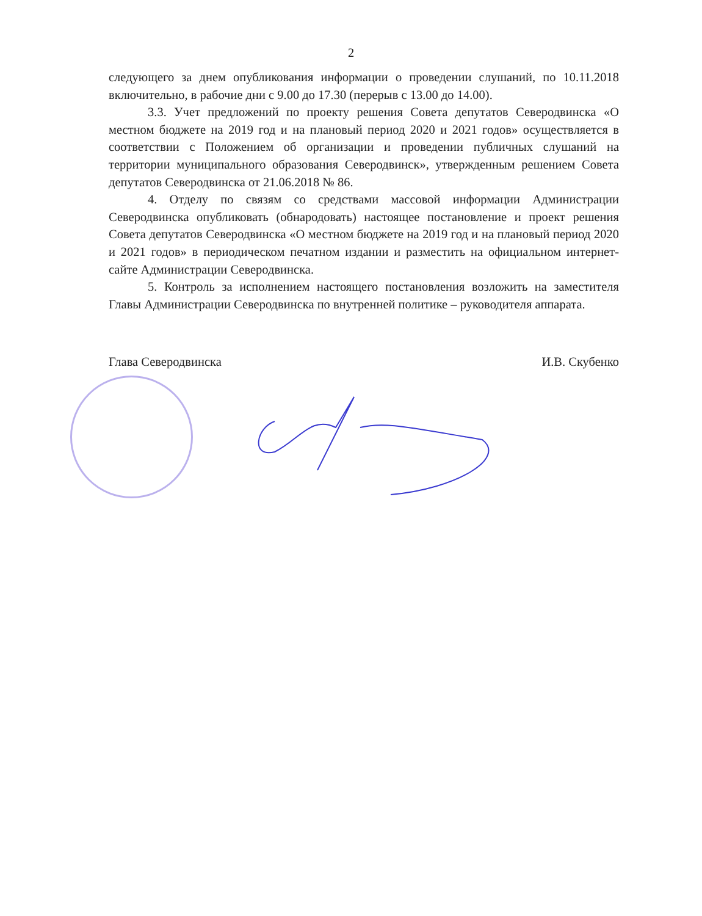2
следующего за днем опубликования информации о проведении слушаний, по 10.11.2018 включительно, в рабочие дни с 9.00 до 17.30 (перерыв с 13.00 до 14.00).
3.3. Учет предложений по проекту решения Совета депутатов Северодвинска «О местном бюджете на 2019 год и на плановый период 2020 и 2021 годов» осуществляется в соответствии с Положением об организации и проведении публичных слушаний на территории муниципального образования Северодвинск», утвержденным решением Совета депутатов Северодвинска от 21.06.2018 № 86.
4. Отделу по связям со средствами массовой информации Администрации Северодвинска опубликовать (обнародовать) настоящее постановление и проект решения Совета депутатов Северодвинска «О местном бюджете на 2019 год и на плановый период 2020 и 2021 годов» в периодическом печатном издании и разместить на официальном интернет-сайте Администрации Северодвинска.
5. Контроль за исполнением настоящего постановления возложить на заместителя Главы Администрации Северодвинска по внутренней политике – руководителя аппарата.
Глава Северодвинска И.В. Скубенко